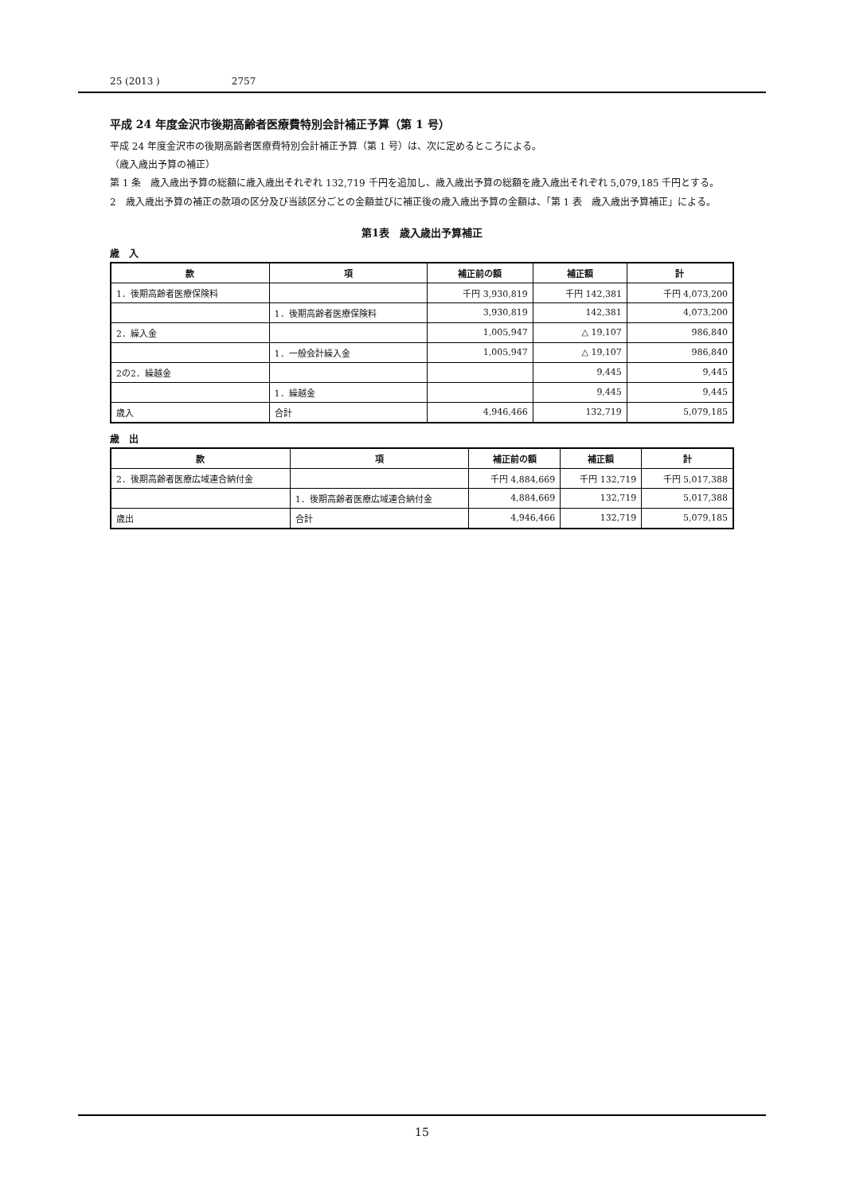25 (2013 ) 2757
平成 24 年度金沢市後期高齢者医療費特別会計補正予算（第 1 号）
平成 24 年度金沢市の後期高齢者医療費特別会計補正予算（第 1 号）は、次に定めるところによる。
（歳入歳出予算の補正）
第 1 条　歳入歳出予算の総額に歳入歳出それぞれ 132,719 千円を追加し、歳入歳出予算の総額を歳入歳出それぞれ 5,079,185 千円とする。
2　歳入歳出予算の補正の款項の区分及び当該区分ごとの金額並びに補正後の歳入歳出予算の金額は、「第 1 表　歳入歳出予算補正」による。
第1表　歳入歳出予算補正
歳　入
| 款 | 項 | 補正前の額 | 補正額 | 計 |
| --- | --- | --- | --- | --- |
| 1．後期高齢者医療保険料 | | 千円 3,930,819 | 千円 142,381 | 千円 4,073,200 |
| | 1．後期高齢者医療保険料 | 3,930,819 | 142,381 | 4,073,200 |
| 2．繰入金 | | 1,005,947 | △ 19,107 | 986,840 |
| | 1．一般会計繰入金 | 1,005,947 | △ 19,107 | 986,840 |
| 2の2．繰越金 | | | 9,445 | 9,445 |
| | 1．繰越金 | | 9,445 | 9,445 |
| 歳入 | 合計 | 4,946,466 | 132,719 | 5,079,185 |
歳　出
| 款 | 項 | 補正前の額 | 補正額 | 計 |
| --- | --- | --- | --- | --- |
| 2．後期高齢者医療広域連合納付金 | | 千円 4,884,669 | 千円 132,719 | 千円 5,017,388 |
| | 1．後期高齢者医療広域連合納付金 | 4,884,669 | 132,719 | 5,017,388 |
| 歳出 | 合計 | 4,946,466 | 132,719 | 5,079,185 |
15